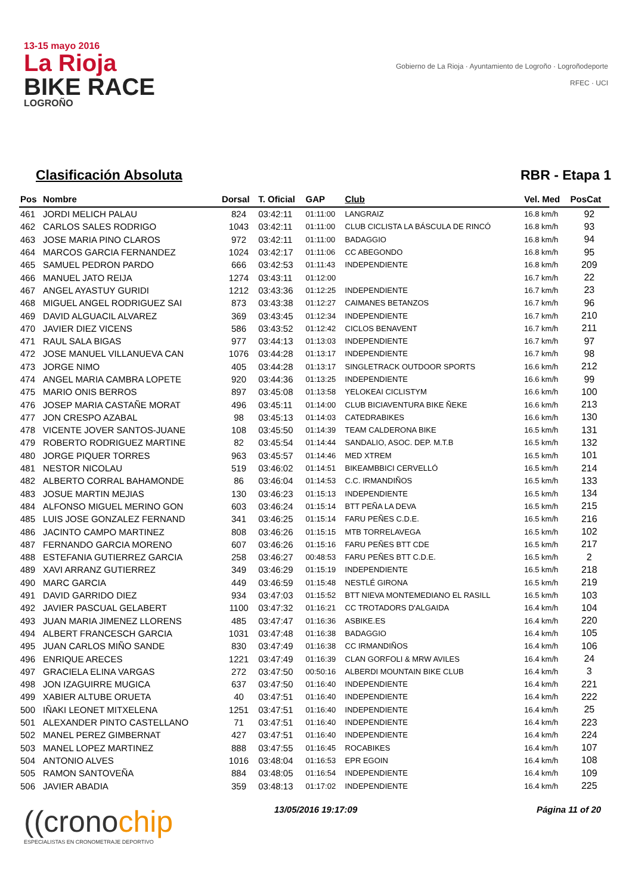13-15 mayo 2016
La Rioja
BIKE RACE
LOGROÑO
Gobierno de La Rioja · Ayuntamiento de Logroño · Logroñodeporte
RFEC · UCI
Clasificación Absoluta RBR - Etapa 1
| Pos | Nombre | Dorsal | T. Oficial | GAP | Club | Vel. Med | PosCat |
| --- | --- | --- | --- | --- | --- | --- | --- |
| 461 | JORDI MELICH PALAU | 824 | 03:42:11 | 01:11:00 | LANGRAIZ | 16.8 km/h | 92 |
| 462 | CARLOS SALES RODRIGO | 1043 | 03:42:11 | 01:11:00 | CLUB CICLISTA LA BÁSCULA DE RINCÓ | 16.8 km/h | 93 |
| 463 | JOSE MARIA PINO CLAROS | 972 | 03:42:11 | 01:11:00 | BADAGGIO | 16.8 km/h | 94 |
| 464 | MARCOS GARCIA FERNANDEZ | 1024 | 03:42:17 | 01:11:06 | CC ABEGONDO | 16.8 km/h | 95 |
| 465 | SAMUEL PEDRON PARDO | 666 | 03:42:53 | 01:11:43 | INDEPENDIENTE | 16.8 km/h | 209 |
| 466 | MANUEL JATO REIJA | 1274 | 03:43:11 | 01:12:00 | | 16.7 km/h | 22 |
| 467 | ANGEL AYASTUY GURIDI | 1212 | 03:43:36 | 01:12:25 | INDEPENDIENTE | 16.7 km/h | 23 |
| 468 | MIGUEL ANGEL RODRIGUEZ SAI | 873 | 03:43:38 | 01:12:27 | CAIMANES BETANZOS | 16.7 km/h | 96 |
| 469 | DAVID ALGUACIL ALVAREZ | 369 | 03:43:45 | 01:12:34 | INDEPENDIENTE | 16.7 km/h | 210 |
| 470 | JAVIER DIEZ VICENS | 586 | 03:43:52 | 01:12:42 | CICLOS BENAVENT | 16.7 km/h | 211 |
| 471 | RAUL SALA BIGAS | 977 | 03:44:13 | 01:13:03 | INDEPENDIENTE | 16.7 km/h | 97 |
| 472 | JOSE MANUEL VILLANUEVA CAN | 1076 | 03:44:28 | 01:13:17 | INDEPENDIENTE | 16.7 km/h | 98 |
| 473 | JORGE NIMO | 405 | 03:44:28 | 01:13:17 | SINGLETRACK OUTDOOR SPORTS | 16.6 km/h | 212 |
| 474 | ANGEL MARIA CAMBRA LOPETE | 920 | 03:44:36 | 01:13:25 | INDEPENDIENTE | 16.6 km/h | 99 |
| 475 | MARIO ONIS BERROS | 897 | 03:45:08 | 01:13:58 | YELOKEAI CICLISTYM | 16.6 km/h | 100 |
| 476 | JOSEP MARIA CASTAÑE MORAT | 496 | 03:45:11 | 01:14:00 | CLUB BICIAVENTURA BIKE ÑEKE | 16.6 km/h | 213 |
| 477 | JON CRESPO AZABAL | 98 | 03:45:13 | 01:14:03 | CATEDRABIKES | 16.6 km/h | 130 |
| 478 | VICENTE JOVER SANTOS-JUANE | 108 | 03:45:50 | 01:14:39 | TEAM CALDERONA BIKE | 16.5 km/h | 131 |
| 479 | ROBERTO RODRIGUEZ MARTINE | 82 | 03:45:54 | 01:14:44 | SANDALIO, ASOC. DEP. M.T.B | 16.5 km/h | 132 |
| 480 | JORGE PIQUER TORRES | 963 | 03:45:57 | 01:14:46 | MED XTREM | 16.5 km/h | 101 |
| 481 | NESTOR NICOLAU | 519 | 03:46:02 | 01:14:51 | BIKEAMBBICI CERVELLÓ | 16.5 km/h | 214 |
| 482 | ALBERTO CORRAL BAHAMONDE | 86 | 03:46:04 | 01:14:53 | C.C. IRMANDIÑOS | 16.5 km/h | 133 |
| 483 | JOSUE MARTIN MEJIAS | 130 | 03:46:23 | 01:15:13 | INDEPENDIENTE | 16.5 km/h | 134 |
| 484 | ALFONSO MIGUEL MERINO GON | 603 | 03:46:24 | 01:15:14 | BTT PEÑA LA DEVA | 16.5 km/h | 215 |
| 485 | LUIS JOSE GONZALEZ FERNAND | 341 | 03:46:25 | 01:15:14 | FARU PEÑES C.D.E. | 16.5 km/h | 216 |
| 486 | JACINTO CAMPO MARTINEZ | 808 | 03:46:26 | 01:15:15 | MTB TORRELAVEGA | 16.5 km/h | 102 |
| 487 | FERNANDO GARCIA MORENO | 607 | 03:46:26 | 01:15:16 | FARU PEÑES BTT CDE | 16.5 km/h | 217 |
| 488 | ESTEFANIA GUTIERREZ GARCIA | 258 | 03:46:27 | 00:48:53 | FARU PEÑES BTT C.D.E. | 16.5 km/h | 2 |
| 489 | XAVI ARRANZ GUTIERREZ | 349 | 03:46:29 | 01:15:19 | INDEPENDIENTE | 16.5 km/h | 218 |
| 490 | MARC GARCIA | 449 | 03:46:59 | 01:15:48 | NESTLÉ GIRONA | 16.5 km/h | 219 |
| 491 | DAVID GARRIDO DIEZ | 934 | 03:47:03 | 01:15:52 | BTT NIEVA MONTEMEDIANO EL RASILL | 16.5 km/h | 103 |
| 492 | JAVIER PASCUAL GELABERT | 1100 | 03:47:32 | 01:16:21 | CC TROTADORS D'ALGAIDA | 16.4 km/h | 104 |
| 493 | JUAN MARIA JIMENEZ LLORENS | 485 | 03:47:47 | 01:16:36 | ASBIKE.ES | 16.4 km/h | 220 |
| 494 | ALBERT FRANCESCH GARCIA | 1031 | 03:47:48 | 01:16:38 | BADAGGIO | 16.4 km/h | 105 |
| 495 | JUAN CARLOS MIÑO SANDE | 830 | 03:47:49 | 01:16:38 | CC IRMANDIÑOS | 16.4 km/h | 106 |
| 496 | ENRIQUE ARECES | 1221 | 03:47:49 | 01:16:39 | CLAN GORFOLI & MRW AVILES | 16.4 km/h | 24 |
| 497 | GRACIELA ELINA VARGAS | 272 | 03:47:50 | 00:50:16 | ALBERDI MOUNTAIN BIKE CLUB | 16.4 km/h | 3 |
| 498 | JON IZAGUIRRE MUGICA | 637 | 03:47:50 | 01:16:40 | INDEPENDIENTE | 16.4 km/h | 221 |
| 499 | XABIER ALTUBE ORUETA | 40 | 03:47:51 | 01:16:40 | INDEPENDIENTE | 16.4 km/h | 222 |
| 500 | IÑAKI LEONET MITXELENA | 1251 | 03:47:51 | 01:16:40 | INDEPENDIENTE | 16.4 km/h | 25 |
| 501 | ALEXANDER PINTO CASTELLANO | 71 | 03:47:51 | 01:16:40 | INDEPENDIENTE | 16.4 km/h | 223 |
| 502 | MANEL PEREZ GIMBERNAT | 427 | 03:47:51 | 01:16:40 | INDEPENDIENTE | 16.4 km/h | 224 |
| 503 | MANEL LOPEZ MARTINEZ | 888 | 03:47:55 | 01:16:45 | ROCABIKES | 16.4 km/h | 107 |
| 504 | ANTONIO ALVES | 1016 | 03:48:04 | 01:16:53 | EPR EGOIN | 16.4 km/h | 108 |
| 505 | RAMON SANTOVEÑA | 884 | 03:48:05 | 01:16:54 | INDEPENDIENTE | 16.4 km/h | 109 |
| 506 | JAVIER ABADIA | 359 | 03:48:13 | 01:17:02 | INDEPENDIENTE | 16.4 km/h | 225 |
((cronochip
ESPECIALISTAS EN CRONOMETRAJE DEPORTIVO
13/05/2016 19:17:09 Página 11 of 20